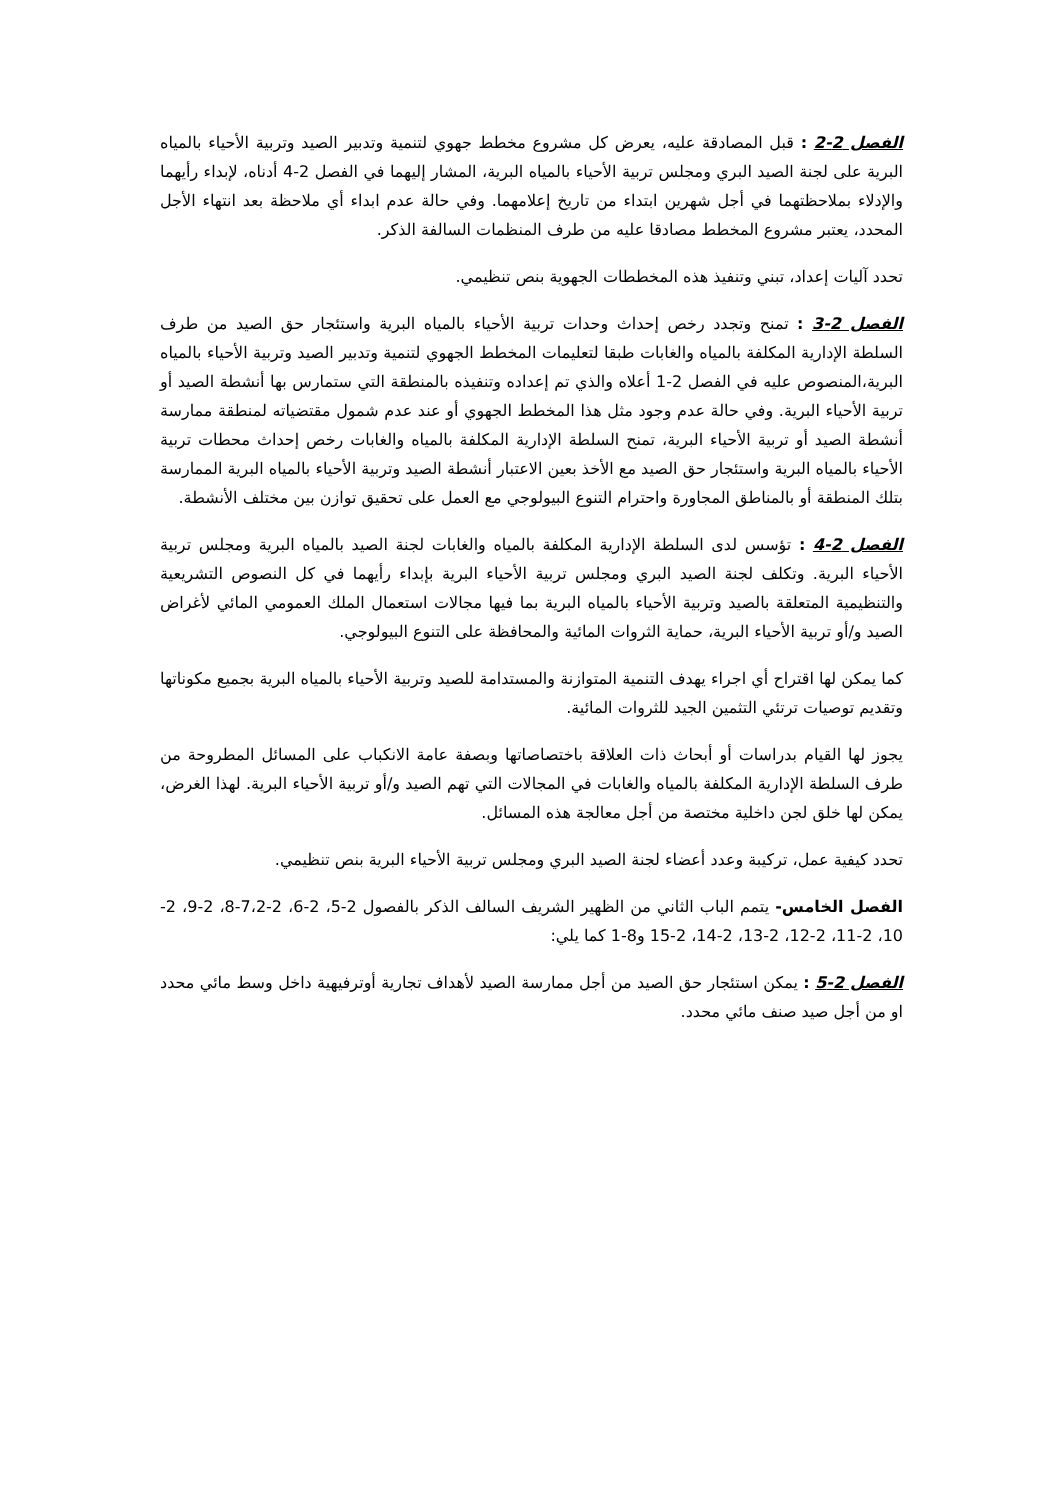الفصل 2-2 : قبل المصادقة عليه، يعرض كل مشروع مخطط جهوي لتنمية وتدبير الصيد وتربية الأحياء بالمياه البرية على لجنة الصيد البري ومجلس تربية الأحياء بالمياه البرية، المشار إليهما في الفصل 2-4 أدناه، لإبداء رأيهما والإدلاء بملاحظتهما في أجل شهرين ابتداء من تاريخ إعلامهما. وفي حالة عدم ابداء أي ملاحظة بعد انتهاء الأجل المحدد، يعتبر مشروع المخطط مصادقا عليه من طرف المنظمات السالفة الذكر.
تحدد آليات إعداد، تبني وتنفيذ هذه المخططات الجهوية بنص تنظيمي.
الفصل 2-3 : تمنح وتجدد رخص إحداث وحدات تربية الأحياء بالمياه البرية واستئجار حق الصيد من طرف السلطة الإدارية المكلفة بالمياه والغابات طبقا لتعليمات المخطط الجهوي لتنمية وتدبير الصيد وتربية الأحياء بالمياه البرية،المنصوص عليه في الفصل 2-1 أعلاه والذي تم إعداده وتنفيذه بالمنطقة التي ستمارس بها أنشطة الصيد أو تربية الأحياء البرية. وفي حالة عدم وجود مثل هذا المخطط الجهوي أو عند عدم شمول مقتضياته لمنطقة ممارسة أنشطة الصيد أو تربية الأحياء البرية، تمنح السلطة الإدارية المكلفة بالمياه والغابات رخص إحداث محطات تربية الأحياء بالمياه البرية واستئجار حق الصيد مع الأخذ بعين الاعتبار أنشطة الصيد وتربية الأحياء بالمياه البرية الممارسة بتلك المنطقة أو بالمناطق المجاورة واحترام التنوع البيولوجي مع العمل على تحقيق توازن بين مختلف الأنشطة.
الفصل 2-4 : تؤسس لدى السلطة الإدارية المكلفة بالمياه والغابات لجنة الصيد بالمياه البرية ومجلس تربية الأحياء البرية. وتكلف لجنة الصيد البري ومجلس تربية الأحياء البرية بإبداء رأيهما في كل النصوص التشريعية والتنظيمية المتعلقة بالصيد وتربية الأحياء بالمياه البرية بما فيها مجالات استعمال الملك العمومي المائي لأغراض الصيد و/أو تربية الأحياء البرية، حماية الثروات المائية والمحافظة على التنوع البيولوجي.
كما يمكن لها اقتراح أي اجراء يهدف التنمية المتوازنة والمستدامة للصيد وتربية الأحياء بالمياه البرية بجميع مكوناتها وتقديم توصيات ترتئي التثمين الجيد للثروات المائية.
يجوز لها القيام بدراسات أو أبحاث ذات العلاقة باختصاصاتها وبصفة عامة الانكباب على المسائل المطروحة من طرف السلطة الإدارية المكلفة بالمياه والغابات في المجالات التي تهم الصيد و/أو تربية الأحياء البرية. لهذا الغرض، يمكن لها خلق لجن داخلية مختصة من أجل معالجة هذه المسائل.
تحدد كيفية عمل، تركيبة وعدد أعضاء لجنة الصيد البري ومجلس تربية الأحياء البرية بنص تنظيمي.
الفصل الخامس- يتمم الباب الثاني من الظهير الشريف السالف الذكر بالفصول 2-5، 2-6، 2-7،2-8، 2-9، 2-10، 2-11، 2-12، 2-13، 2-14، 2-15 و8-1 كما يلي:
الفصل 2-5 : يمكن استئجار حق الصيد من أجل ممارسة الصيد لأهداف تجارية أوترفيهية داخل وسط مائي محدد او من أجل صيد صنف مائي محدد.